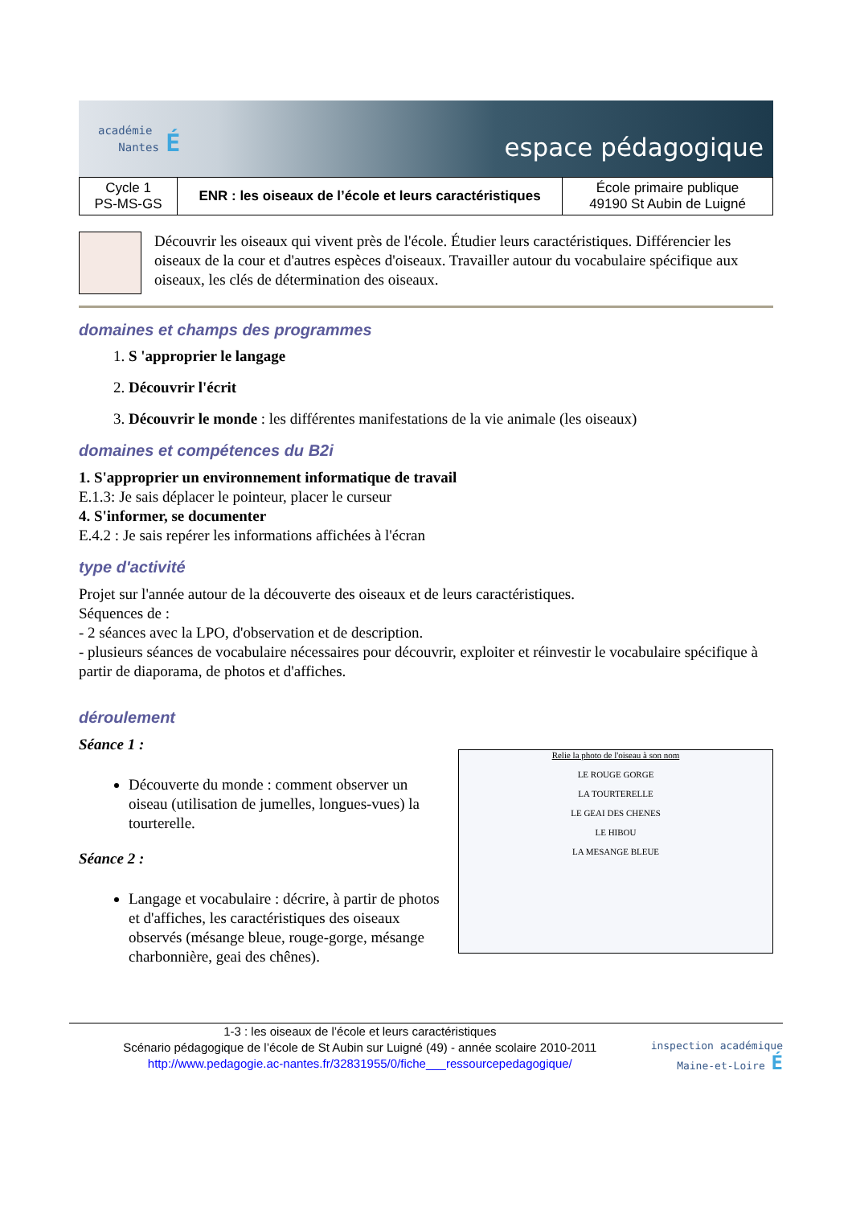académie
Nantes É
espace pédagogique
| Cycle 1 PS-MS-GS | ENR : les oiseaux de l’école et leurs caractéristiques | École primaire publique 49190 St Aubin de Luigné |
Découvrir les oiseaux qui vivent près de l'école. Étudier leurs caractéristiques. Différencier les oiseaux de la cour et d'autres espèces d'oiseaux. Travailler autour du vocabulaire spécifique aux oiseaux, les clés de détermination des oiseaux.
domaines et champs des programmes
1. S 'approprier le langage
2. Découvrir l'écrit
3. Découvrir le monde : les différentes manifestations de la vie animale (les oiseaux)
domaines et compétences du B2i
1. S'approprier un environnement informatique de travail
E.1.3: Je sais déplacer le pointeur, placer le curseur
4. S'informer, se documenter
E.4.2 : Je sais repérer les informations affichées à l'écran
type d'activité
Projet sur l'année autour de la découverte des oiseaux et de leurs caractéristiques.
Séquences de :
- 2 séances avec la LPO, d'observation et de description.
- plusieurs séances de vocabulaire nécessaires pour découvrir, exploiter et réinvestir le vocabulaire spécifique à partir de diaporama, de photos et d'affiches.
déroulement
Séance 1 :
Découverte du monde : comment observer un oiseau (utilisation de jumelles, longues-vues) la tourterelle.
Séance 2 :
Langage et vocabulaire : décrire, à partir de photos et d'affiches, les caractéristiques des oiseaux observés (mésange bleue, rouge-gorge, mésange charbonnière, geai des chênes).
Relie la photo de l'oiseau à son nom
LE ROUGE GORGE
LA TOURTERELLE
LE GEAI DES CHENES
LE HIBOU
LA MESANGE BLEUE
1-3 : les oiseaux de l’école et leurs caractéristiques
Scénario pédagogique de l’école de St Aubin sur Luigné (49) - année scolaire 2010-2011
http://www.pedagogie.ac-nantes.fr/32831955/0/fiche___ressourcepedagogique/
inspection académique
Maine-et-Loire É